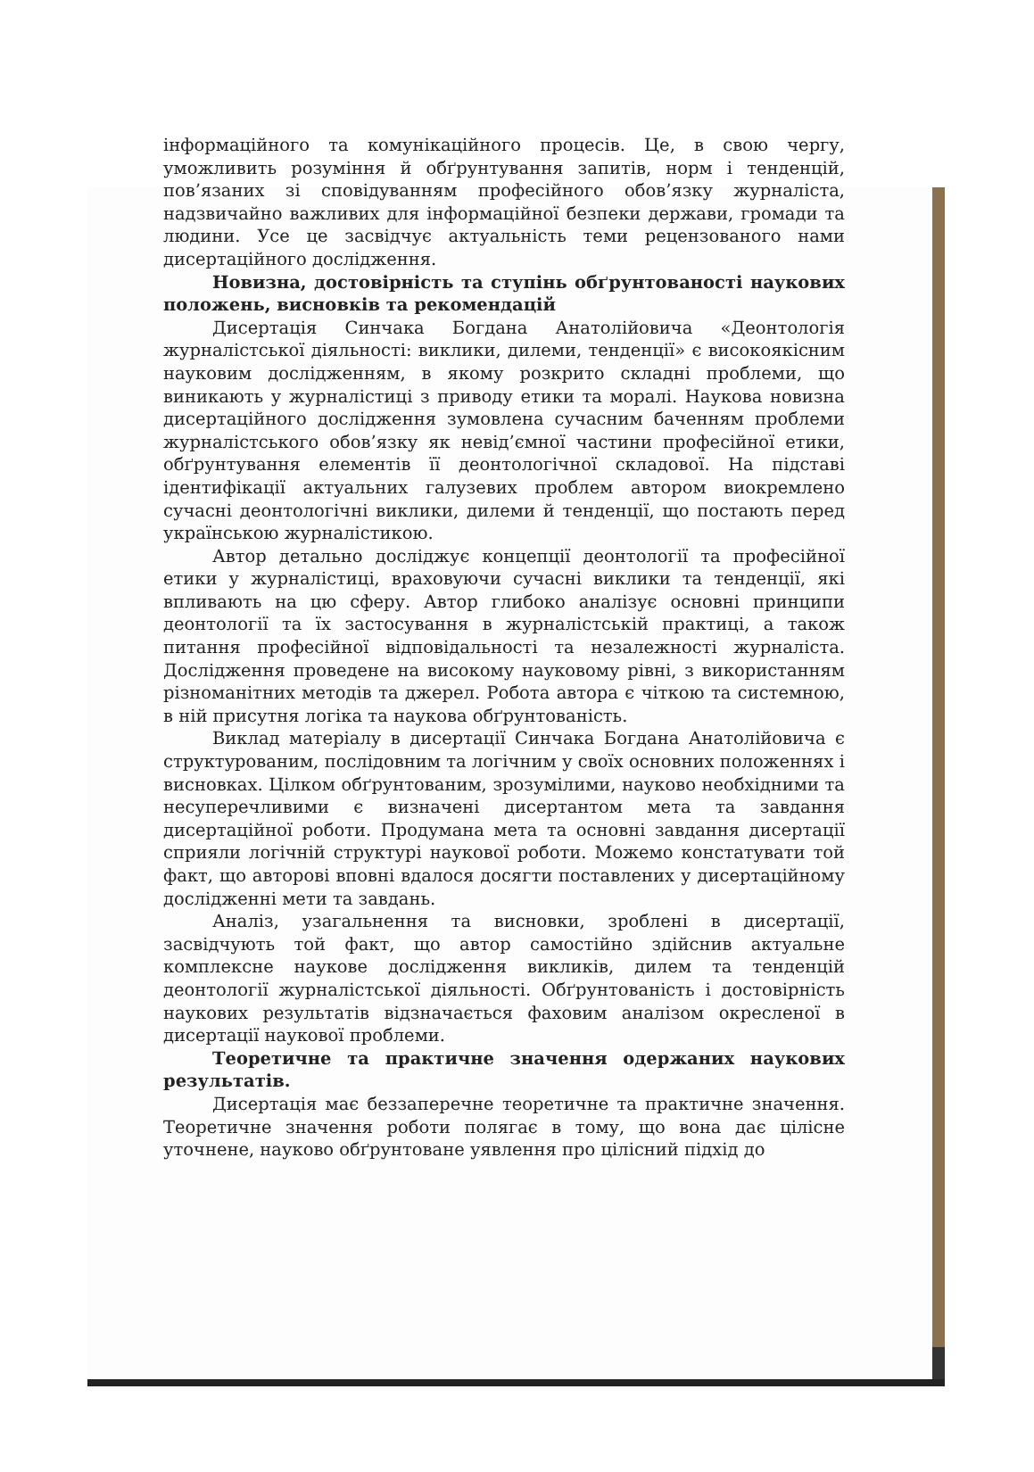інформаційного та комунікаційного процесів. Це, в свою чергу, уможливить розуміння й обґрунтування запитів, норм і тенденцій, пов’язаних зі сповідуванням професійного обов’язку журналіста, надзвичайно важливих для інформаційної безпеки держави, громади та людини. Усе це засвідчує актуальність теми рецензованого нами дисертаційного дослідження.
Новизна, достовірність та ступінь обґрунтованості наукових положень, висновків та рекомендацій
Дисертація Синчака Богдана Анатолійовича «Деонтологія журналістської діяльності: виклики, дилеми, тенденції» є високоякісним науковим дослідженням, в якому розкрито складні проблеми, що виникають у журналістиці з приводу етики та моралі. Наукова новизна дисертаційного дослідження зумовлена сучасним баченням проблеми журналістського обов’язку як невід’ємної частини професійної етики, обґрунтування елементів її деонтологічної складової. На підставі ідентифікації актуальних галузевих проблем автором виокремлено сучасні деонтологічні виклики, дилеми й тенденції, що постають перед українською журналістикою.
Автор детально досліджує концепції деонтології та професійної етики у журналістиці, враховуючи сучасні виклики та тенденції, які впливають на цю сферу. Автор глибоко аналізує основні принципи деонтології та їх застосування в журналістській практиці, а також питання професійної відповідальності та незалежності журналіста. Дослідження проведене на високому науковому рівні, з використанням різноманітних методів та джерел. Робота автора є чіткою та системною, в ній присутня логіка та наукова обґрунтованість.
Виклад матеріалу в дисертації Синчака Богдана Анатолійовича є структурованим, послідовним та логічним у своїх основних положеннях і висновках. Цілком обґрунтованим, зрозумілими, науково необхідними та несуперечливими є визначені дисертантом мета та завдання дисертаційної роботи. Продумана мета та основні завдання дисертації сприяли логічній структурі наукової роботи. Можемо констатувати той факт, що авторові вповні вдалося досягти поставлених у дисертаційному дослідженні мети та завдань.
Аналіз, узагальнення та висновки, зроблені в дисертації, засвідчують той факт, що автор самостійно здійснив актуальне комплексне наукове дослідження викликів, дилем та тенденцій деонтології журналістської діяльності. Обґрунтованість і достовірність наукових результатів відзначається фаховим аналізом окресленої в дисертації наукової проблеми.
Теоретичне та практичне значення одержаних наукових результатів.
Дисертація має беззаперечне теоретичне та практичне значення. Теоретичне значення роботи полягає в тому, що вона дає цілісне уточнене, науково обґрунтоване уявлення про цілісний підхід до